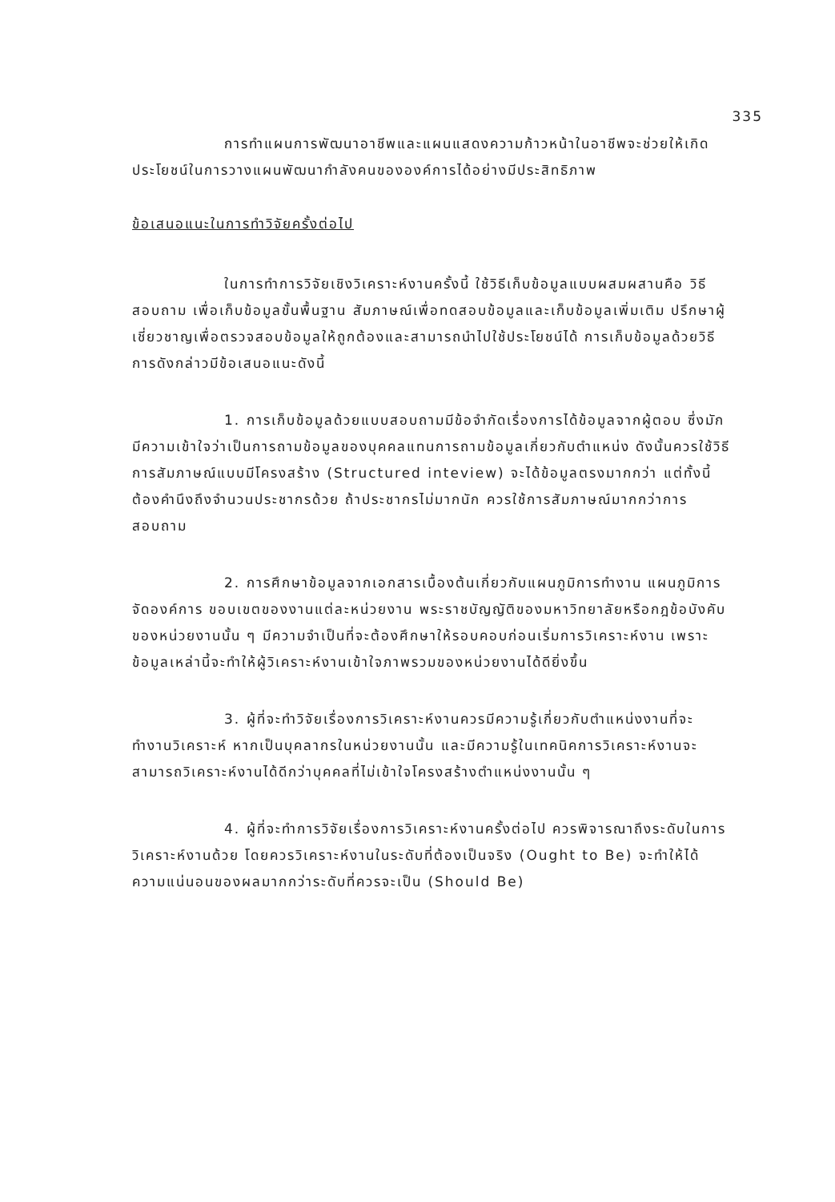335
การทำแผนการพัฒนาอาชีพและแผนแสดงความก้าวหน้าในอาชีพจะช่วยให้เกิดประโยชน์ในการวางแผนพัฒนากำลังคนขององค์การได้อย่างมีประสิทธิภาพ
ข้อเสนอแนะในการทำวิจัยครั้งต่อไป
ในการทำการวิจัยเชิงวิเคราะห์งานครั้งนี้ ใช้วิธีเก็บข้อมูลแบบผสมผสานคือ วิธีสอบถาม เพื่อเก็บข้อมูลขั้นพื้นฐาน สัมภาษณ์เพื่อทดสอบข้อมูลและเก็บข้อมูลเพิ่มเติม ปรึกษาผู้เชี่ยวชาญเพื่อตรวจสอบข้อมูลให้ถูกต้องและสามารถนำไปใช้ประโยชน์ได้ การเก็บข้อมูลด้วยวิธีการดังกล่าวมีข้อเสนอแนะดังนี้
1. การเก็บข้อมูลด้วยแบบสอบถามมีข้อจำกัดเรื่องการได้ข้อมูลจากผู้ตอบ ซึ่งมักมีความเข้าใจว่าเป็นการถามข้อมูลของบุคคลแทนการถามข้อมูลเกี่ยวกับตำแหน่ง ดังนั้นควรใช้วิธีการสัมภาษณ์แบบมีโครงสร้าง (Structured inteview) จะได้ข้อมูลตรงมากกว่า แต่ทั้งนี้ต้องคำนึงถึงจำนวนประชากรด้วย ถ้าประชากรไม่มากนัก ควรใช้การสัมภาษณ์มากกว่าการสอบถาม
2. การศึกษาข้อมูลจากเอกสารเบื้องต้นเกี่ยวกับแผนภูมิการทำงาน แผนภูมิการจัดองค์การ ขอบเขตของงานแต่ละหน่วยงาน พระราชบัญญัติของมหาวิทยาลัยหรือกฎข้อบังคับของหน่วยงานนั้น ๆ มีความจำเป็นที่จะต้องศึกษาให้รอบคอบก่อนเริ่มการวิเคราะห์งาน เพราะข้อมูลเหล่านี้จะทำให้ผู้วิเคราะห์งานเข้าใจภาพรวมของหน่วยงานได้ดียิ่งขึ้น
3. ผู้ที่จะทำวิจัยเรื่องการวิเคราะห์งานควรมีความรู้เกี่ยวกับตำแหน่งงานที่จะทำงานวิเคราะห์ หากเป็นบุคลากรในหน่วยงานนั้น และมีความรู้ในเทคนิคการวิเคราะห์งานจะสามารถวิเคราะห์งานได้ดีกว่าบุคคลที่ไม่เข้าใจโครงสร้างตำแหน่งงานนั้น ๆ
4. ผู้ที่จะทำการวิจัยเรื่องการวิเคราะห์งานครั้งต่อไป ควรพิจารณาถึงระดับในการวิเคราะห์งานด้วย โดยควรวิเคราะห์งานในระดับที่ต้องเป็นจริง (Ought to Be) จะทำให้ได้ความแน่นอนของผลมากกว่าระดับที่ควรจะเป็น (Should Be)